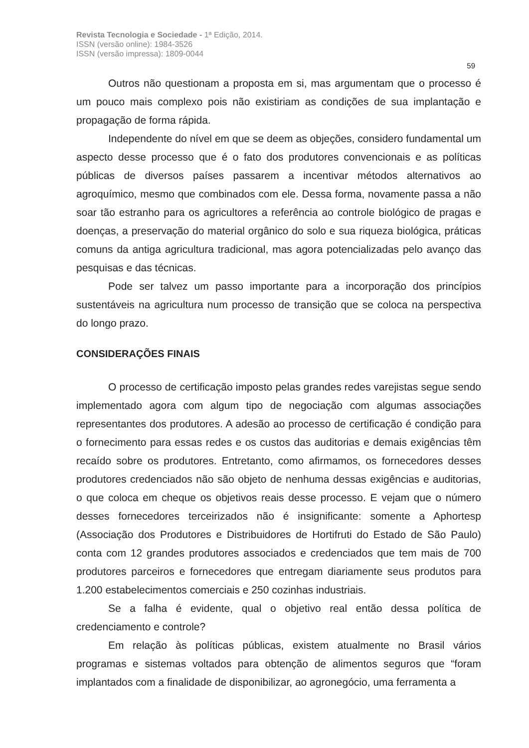Revista Tecnologia e Sociedade - 1ª Edição, 2014.
ISSN (versão online): 1984-3526
ISSN (versão impressa): 1809-0044
59
Outros não questionam a proposta em si, mas argumentam que o processo é um pouco mais complexo pois não existiriam as condições de sua implantação e propagação de forma rápida.
Independente do nível em que se deem as objeções, considero fundamental um aspecto desse processo que é o fato dos produtores convencionais e as políticas públicas de diversos países passarem a incentivar métodos alternativos ao agroquímico, mesmo que combinados com ele. Dessa forma, novamente passa a não soar tão estranho para os agricultores a referência ao controle biológico de pragas e doenças, a preservação do material orgânico do solo e sua riqueza biológica, práticas comuns da antiga agricultura tradicional, mas agora potencializadas pelo avanço das pesquisas e das técnicas.
Pode ser talvez um passo importante para a incorporação dos princípios sustentáveis na agricultura num processo de transição que se coloca na perspectiva do longo prazo.
CONSIDERAÇÕES FINAIS
O processo de certificação imposto pelas grandes redes varejistas segue sendo implementado agora com algum tipo de negociação com algumas associações representantes dos produtores. A adesão ao processo de certificação é condição para o fornecimento para essas redes e os custos das auditorias e demais exigências têm recaído sobre os produtores. Entretanto, como afirmamos, os fornecedores desses produtores credenciados não são objeto de nenhuma dessas exigências e auditorias, o que coloca em cheque os objetivos reais desse processo. E vejam que o número desses fornecedores terceirizados não é insignificante: somente a Aphortesp (Associação dos Produtores e Distribuidores de Hortifruti do Estado de São Paulo) conta com 12 grandes produtores associados e credenciados que tem mais de 700 produtores parceiros e fornecedores que entregam diariamente seus produtos para 1.200 estabelecimentos comerciais e 250 cozinhas industriais.
Se a falha é evidente, qual o objetivo real então dessa política de credenciamento e controle?
Em relação às políticas públicas, existem atualmente no Brasil vários programas e sistemas voltados para obtenção de alimentos seguros que “foram implantados com a finalidade de disponibilizar, ao agronegócio, uma ferramenta a